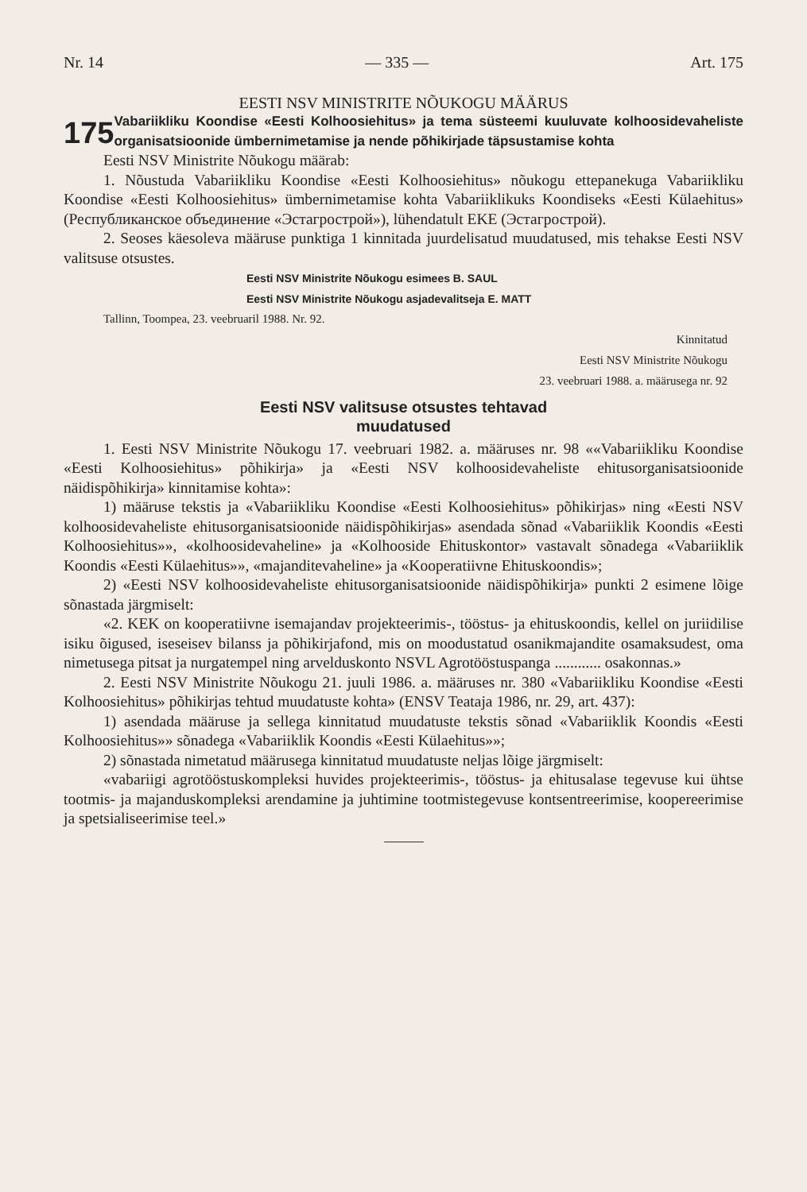Nr. 14 — 335 — Art. 175
EESTI NSV MINISTRITE NÕUKOGU MÄÄRUS
175
Vabariikliku Koondise «Eesti Kolhoosiehitus» ja tema süsteemi kuuluvate kolhoosidevaheliste organisatsioonide ümbernimetamise ja nende põhikirjade täpsustamise kohta
Eesti NSV Ministrite Nõukogu määrab:
1. Nõustuda Vabariikliku Koondise «Eesti Kolhoosiehitus» nõukogu ettepanekuga Vabariikliku Koondise «Eesti Kolhoosiehitus» ümbernimetamise kohta Vabariiklikuks Koondiseks «Eesti Külaehitus» (Республиканское объединение «Эстагрострой»), lühendatult EKE (Эстагрострой).
2. Seoses käesoleva määruse punktiga 1 kinnitada juurdelisatud muudatused, mis tehakse Eesti NSV valitsuse otsustes.
Eesti NSV Ministrite Nõukogu esimees B. SAUL
Eesti NSV Ministrite Nõukogu asjadevalitseja E. MATT
Tallinn, Toompea, 23. veebruaril 1988. Nr. 92.
Kinnitatud
Eesti NSV Ministrite Nõukogu
23. veebruari 1988. a. määrusega nr. 92
Eesti NSV valitsuse otsustes tehtavad
muudatused
1. Eesti NSV Ministrite Nõukogu 17. veebruari 1982. a. määruses nr. 98 ««Vabariikliku Koondise «Eesti Kolhoosiehitus» põhikirja» ja «Eesti NSV kolhoosidevaheliste ehitusorganisatsioonide näidispõhikirja» kinnitamise kohta»:
1) määruse tekstis ja «Vabariikliku Koondise «Eesti Kolhoosiehitus» põhikirjas» ning «Eesti NSV kolhoosidevaheliste ehitusorganisatsioonide näidispõhikirjas» asendada sõnad «Vabariiklik Koondis «Eesti Kolhoosiehitus»», «kolhoosidevaheline» ja «Kolhooside Ehituskontor» vastavalt sõnadega «Vabariiklik Koondis «Eesti Külaehitus»», «majanditevaheline» ja «Kooperatiivne Ehituskoondis»;
2) «Eesti NSV kolhoosidevaheliste ehitusorganisatsioonide näidispõhikirja» punkti 2 esimene lõige sõnastada järgmiselt:
«2. KEK on kooperatiivne isemajandav projekteerimis-, tööstus- ja ehituskoondis, kellel on juriidilise isiku õigused, iseseisev bilanss ja põhikirjafond, mis on moodustatud osanikmajandite osamaksudest, oma nimetusega pitsat ja nurgatempel ning arvelduskonto NSVL Agrotööstuspanga ............ osakonnas.»
2. Eesti NSV Ministrite Nõukogu 21. juuli 1986. a. määruses nr. 380 «Vabariikliku Koondise «Eesti Kolhoosiehitus» põhikirjas tehtud muudatuste kohta» (ENSV Teataja 1986, nr. 29, art. 437):
1) asendada määruse ja sellega kinnitatud muudatuste tekstis sõnad «Vabariiklik Koondis «Eesti Kolhoosiehitus»» sõnadega «Vabariiklik Koondis «Eesti Külaehitus»»;
2) sõnastada nimetatud määrusega kinnitatud muudatuste neljas lõige järgmiselt:
«vabariigi agrotööstuskompleksi huvides projekteerimis-, tööstus- ja ehitusalase tegevuse kui ühtse tootmis- ja majanduskompleksi arendamine ja juhtimine tootmistegevuse kontsentreerimise, koopereerimise ja spetsialiseerimise teel.»